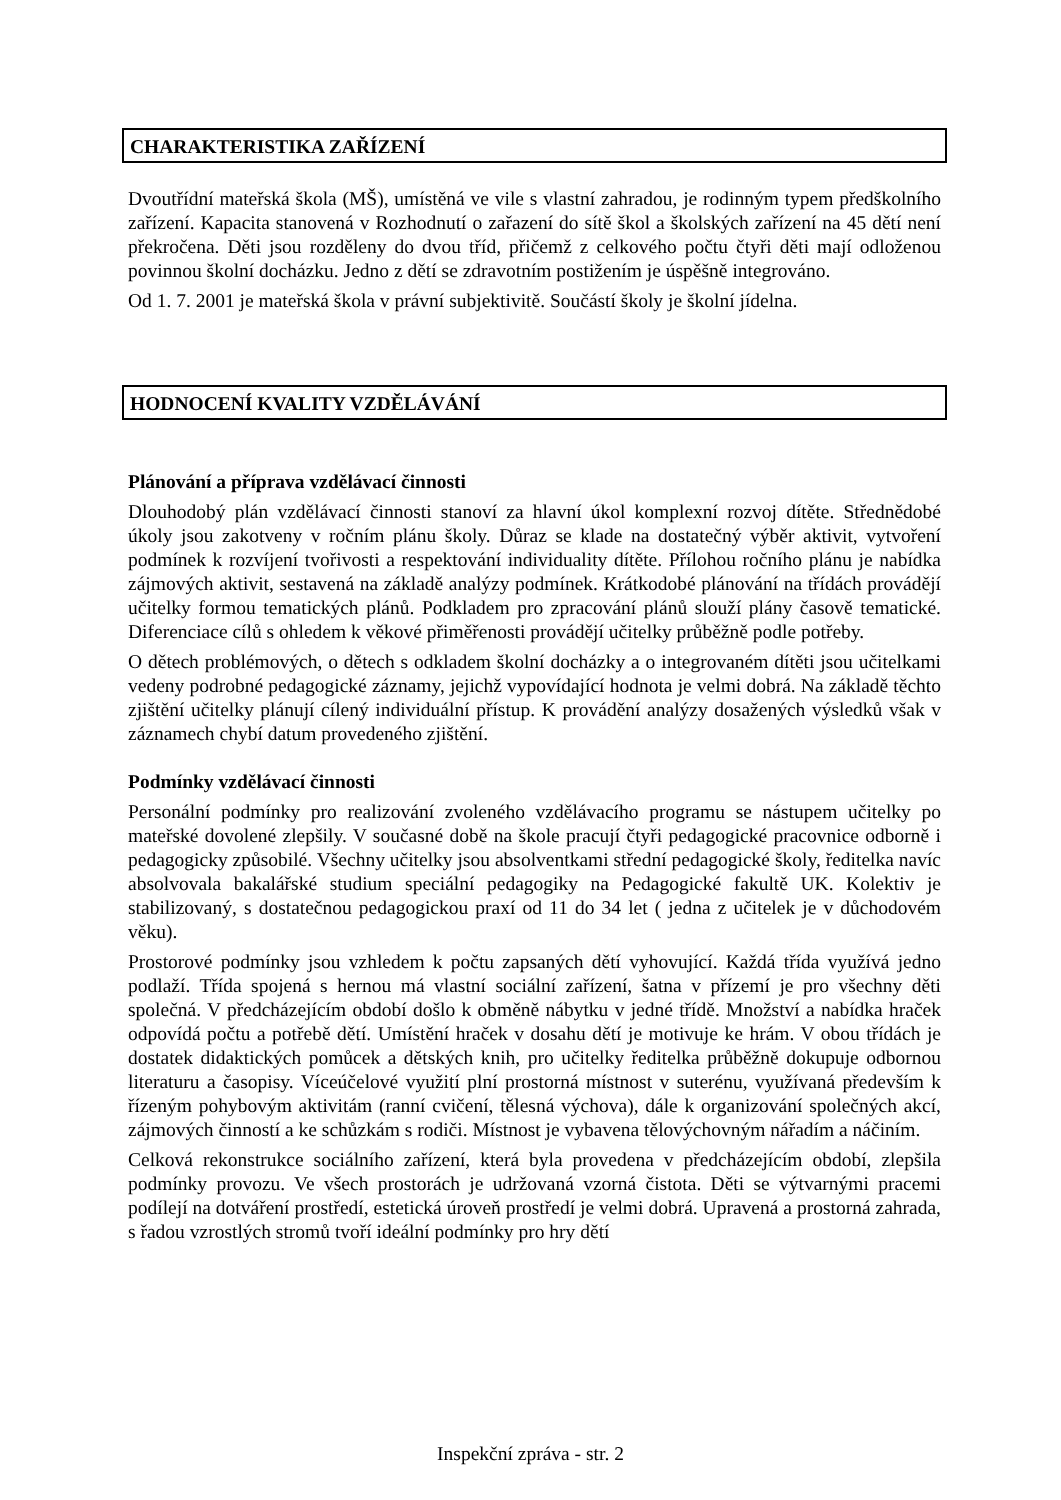CHARAKTERISTIKA ZAŘÍZENÍ
Dvoutřídní mateřská škola (MŠ), umístěná ve vile s vlastní zahradou, je rodinným typem předškolního zařízení. Kapacita stanovená v Rozhodnutí o zařazení do sítě škol a školských zařízení na 45 dětí není překročena. Děti jsou rozděleny do dvou tříd, přičemž z celkového počtu čtyři děti mají odloženou povinnou školní docházku. Jedno z dětí se zdravotním postižením je úspěšně integrováno.
Od 1. 7. 2001 je mateřská škola v právní subjektivitě. Součástí školy je školní jídelna.
HODNOCENÍ KVALITY VZDĚLÁVÁNÍ
Plánování a příprava vzdělávací činnosti
Dlouhodobý plán vzdělávací činnosti stanoví za hlavní úkol komplexní rozvoj dítěte. Střednědobé úkoly jsou zakotveny v ročním plánu školy. Důraz se klade na dostatečný výběr aktivit, vytvoření podmínek k rozvíjení tvořivosti a respektování individuality dítěte. Přílohou ročního plánu je nabídka zájmových aktivit, sestavená na základě analýzy podmínek. Krátkodobé plánování na třídách provádějí učitelky formou tematických plánů. Podkladem pro zpracování plánů slouží plány časově tematické. Diferenciace cílů s ohledem k věkové přiměřenosti provádějí učitelky průběžně podle potřeby.
O dětech problémových, o dětech s odkladem školní docházky a o integrovaném dítěti jsou učitelkami vedeny podrobné pedagogické záznamy, jejichž vypovídající hodnota je velmi dobrá. Na základě těchto zjištění učitelky plánují cílený individuální přístup. K provádění analýzy dosažených výsledků však v záznamech chybí datum provedeného zjištění.
Podmínky vzdělávací činnosti
Personální podmínky pro realizování zvoleného vzdělávacího programu se nástupem učitelky po mateřské dovolené zlepšily. V současné době na škole pracují čtyři pedagogické pracovnice odborně i pedagogicky způsobilé. Všechny učitelky jsou absolventkami střední pedagogické školy, ředitelka navíc absolvovala bakalářské studium speciální pedagogiky na Pedagogické fakultě UK. Kolektiv je stabilizovaný, s dostatečnou pedagogickou praxí od 11 do 34 let ( jedna z učitelek je v důchodovém věku).
Prostorové podmínky jsou vzhledem k počtu zapsaných dětí vyhovující. Každá třída využívá jedno podlaží. Třída spojená s hernou má vlastní sociální zařízení, šatna v přízemí je pro všechny děti společná. V předcházejícím období došlo k obměně nábytku v jedné třídě. Množství a nabídka hraček odpovídá počtu a potřebě dětí. Umístění hraček v dosahu dětí je motivuje ke hrám. V obou třídách je dostatek didaktických pomůcek a dětských knih, pro učitelky ředitelka průběžně dokupuje odbornou literaturu a časopisy. Víceúčelové využití plní prostorná místnost v suterénu, využívaná především k řízeným pohybovým aktivitám (ranní cvičení, tělesná výchova), dále k organizování společných akcí, zájmových činností a ke schůzkám s rodiči. Místnost je vybavena tělovýchovným nářadím a náčiním.
Celková rekonstrukce sociálního zařízení, která byla provedena v předcházejícím období, zlepšila podmínky provozu. Ve všech prostorách je udržovaná vzorná čistota. Děti se výtvarnými pracemi podílejí na dotváření prostředí, estetická úroveň prostředí je velmi dobrá. Upravená a prostorná zahrada, s řadou vzrostlých stromů tvoří ideální podmínky pro hry dětí
Inspekční zpráva - str. 2